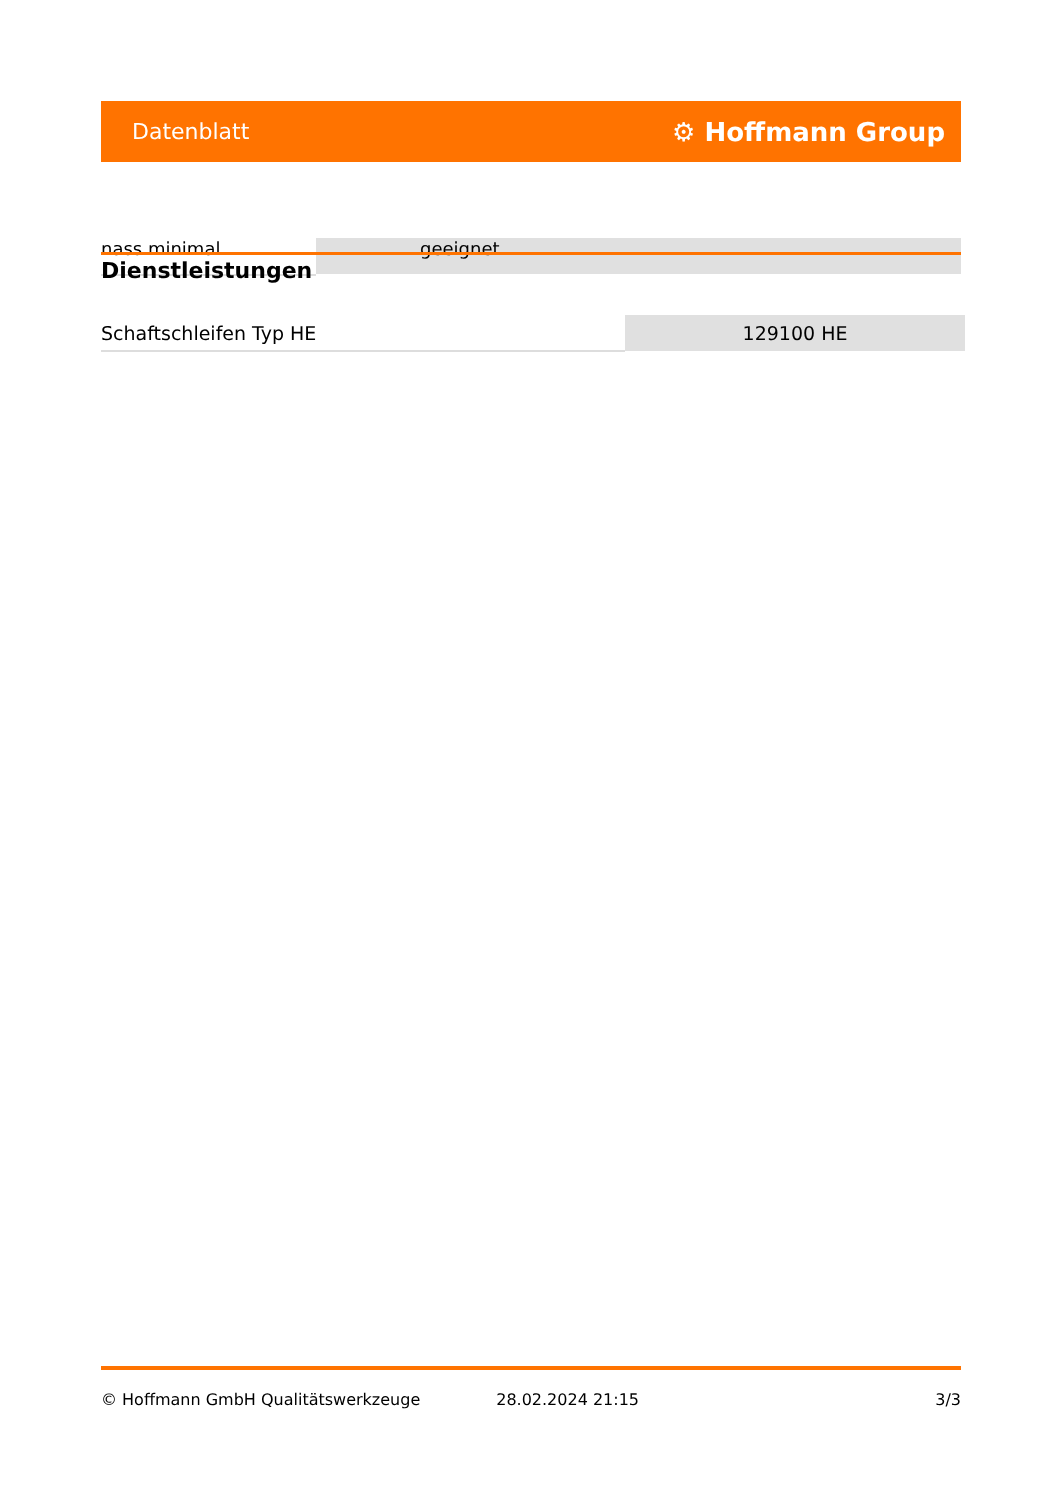Datenblatt ⚙ Hoffmann Group
nass minimal geeignet
Dienstleistungen
| Schaftschleifen Typ HE | 129100 HE |
© Hoffmann GmbH Qualitätswerkzeuge 28.02.2024 21:15 3/3